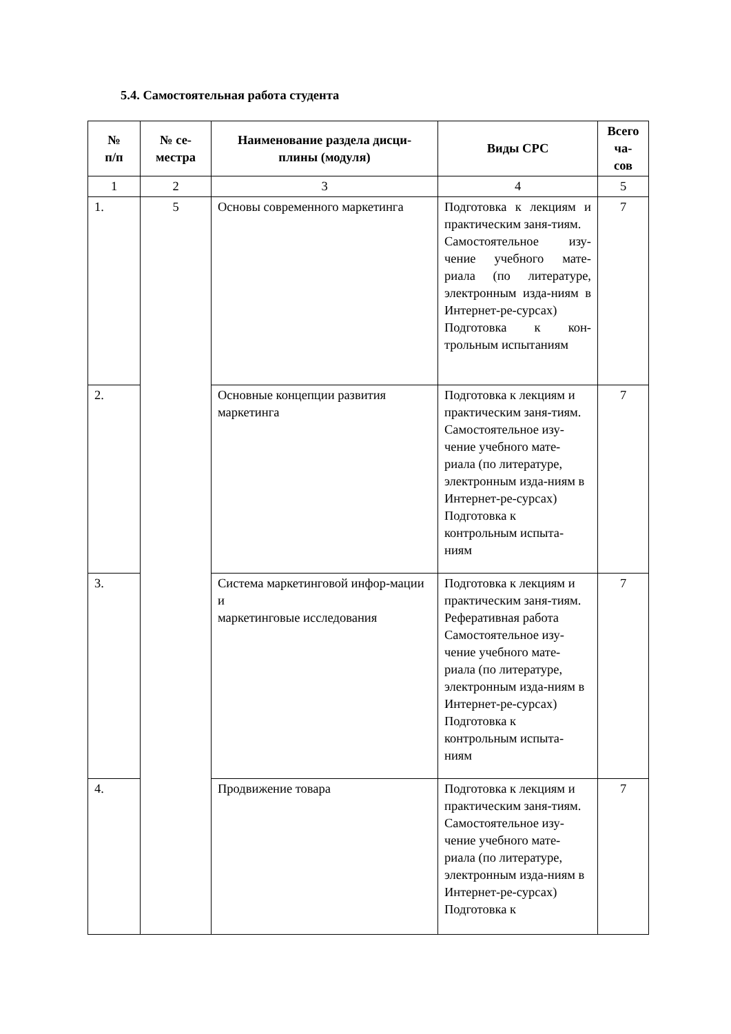5.4. Самостоятельная работа студента
| № п/п | № се- местра | Наименование раздела дисци- плины (модуля) | Виды СРС | Всего ча- сов |
| --- | --- | --- | --- | --- |
| 1 | 2 | 3 | 4 | 5 |
| 1. | 5 | Основы современного маркетинга | Подготовка к лекциям и практическим заня-тиям. Самостоятельное изу-чение учебного мате-риала (по литературе, электронным изда-ниям в Интернет-ре-сурсах) Подготовка к кон-трольным испытаниям | 7 |
| 2. | | Основные концепции развития маркетинга | Подготовка к лекциям и практическим заня-тиям. Самостоятельное изу-чение учебного мате-риала (по литературе, электронным изда-ниям в Интернет-ре-сурсах) Подготовка к контрольным испыта-ниям | 7 |
| 3. | | Система маркетинговой инфор-мации и маркетинговые исследования | Подготовка к лекциям и практическим заня-тиям. Реферативная работа Самостоятельное изу-чение учебного мате-риала (по литературе, электронным изда-ниям в Интернет-ре-сурсах) Подготовка к контрольным испыта-ниям | 7 |
| 4. | | Продвижение товара | Подготовка к лекциям и практическим заня-тиям. Самостоятельное изу-чение учебного мате-риала (по литературе, электронным изда-ниям в Интернет-ре-сурсах) Подготовка к | 7 |